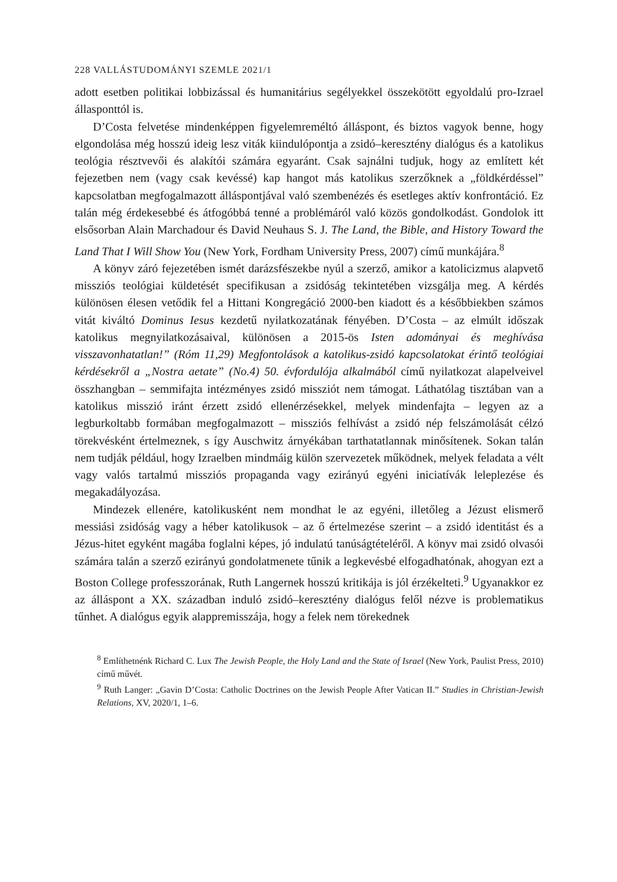228 VALLÁSTUDOMÁNYI SZEMLE 2021/1
adott esetben politikai lobbizással és humanitárius segélyekkel összekötött egyoldalú pro-Izrael állasponttól is.
D’Costa felvetése mindenképpen figyelemreméltó álláspont, és biztos vagyok benne, hogy elgondolása még hosszú ideig lesz viták kiindulópontja a zsidó–keresztény dialógus és a katolikus teológia résztvevői és alakítói számára egyaránt. Csak sajnálni tudjuk, hogy az említett két fejezetben nem (vagy csak kevéssé) kap hangot más katolikus szerzőknek a „földkérdéssel” kapcsolatban megfogalmazott álláspontjával való szembenézés és esetleges aktív konfrontáció. Ez talán még érdekesebbé és átfogóbbá tenné a problémáról való közös gondolkodást. Gondolok itt elsősorban Alain Marchadour és David Neuhaus S. J. The Land, the Bible, and History Toward the Land That I Will Show You (New York, Fordham University Press, 2007) című munkájára.<sup>8</sup>
A könyv záró fejezetében ismét darázsfészekbe nyúl a szerző, amikor a katolicizmus alapvető missziós teológiai küldetését specifikusan a zsidóság tekintetében vizsgálja meg. A kérdés különösen élesen vetődik fel a Hittani Kongregáció 2000-ben kiadott és a későbbiekben számos vitát kiváltó Dominus Iesus kezdetű nyilatkozatának fényében. D’Costa – az elmúlt időszak katolikus megnyilatkozásaival, különösen a 2015-ös Isten adományai és meghívása visszavonhatatlan!” (Róm 11,29) Megfontolások a katolikus-zsidó kapcsolatokat érintő teológiai kérdésekről a „Nostra aetate” (No.4) 50. évfordulója alkalmából című nyilatkozat alapelveivel összhangban – semmifajta intézményes zsidó missziót nem támogat. Láthatólag tisztában van a katolikus misszió iránt érzett zsidó ellenérzésekkel, melyek mindenfajta – legyen az a legburkoltabb formában megfogalmazott – missziós felhívást a zsidó nép felszámolását célzó törekvésként értelmeznek, s így Auschwitz árnyékában tarthatatlannak minősítenek. Sokan talán nem tudják például, hogy Izraelben mindmáig külön szervezetek működnek, melyek feladata a vélt vagy valós tartalmú missziós propaganda vagy ezirányú egyéni iniciatívák leleplezése és megakadályozása.
Mindezek ellenére, katolikusként nem mondhat le az egyéni, illetőleg a Jézust elismerő messiási zsidóság vagy a héber katolikusok – az ő értelmezése szerint – a zsidó identitást és a Jézus-hitet egyként magába foglalni képes, jó indulatú tanúságtételéről. A könyv mai zsidó olvasói számára talán a szerző ezirányú gondolatmenete tűnik a legkevésbé elfogadhatónak, ahogyan ezt a Boston College professzorának, Ruth Langernek hosszú kritikája is jól érzékelteti.<sup>9</sup> Ugyanakkor ez az álláspont a XX. században induló zsidó–keresztény dialógus felől nézve is problematikus tűnhet. A dialógus egyik alappremisszája, hogy a felek nem törekednek
<sup>8</sup> Említhetnénk Richard C. Lux The Jewish People, the Holy Land and the State of Israel (New York, Paulist Press, 2010) című művét.
<sup>9</sup> Ruth Langer: „Gavin D’Costa: Catholic Doctrines on the Jewish People After Vatican II.” Studies in Christian-Jewish Relations, XV, 2020/1, 1–6.